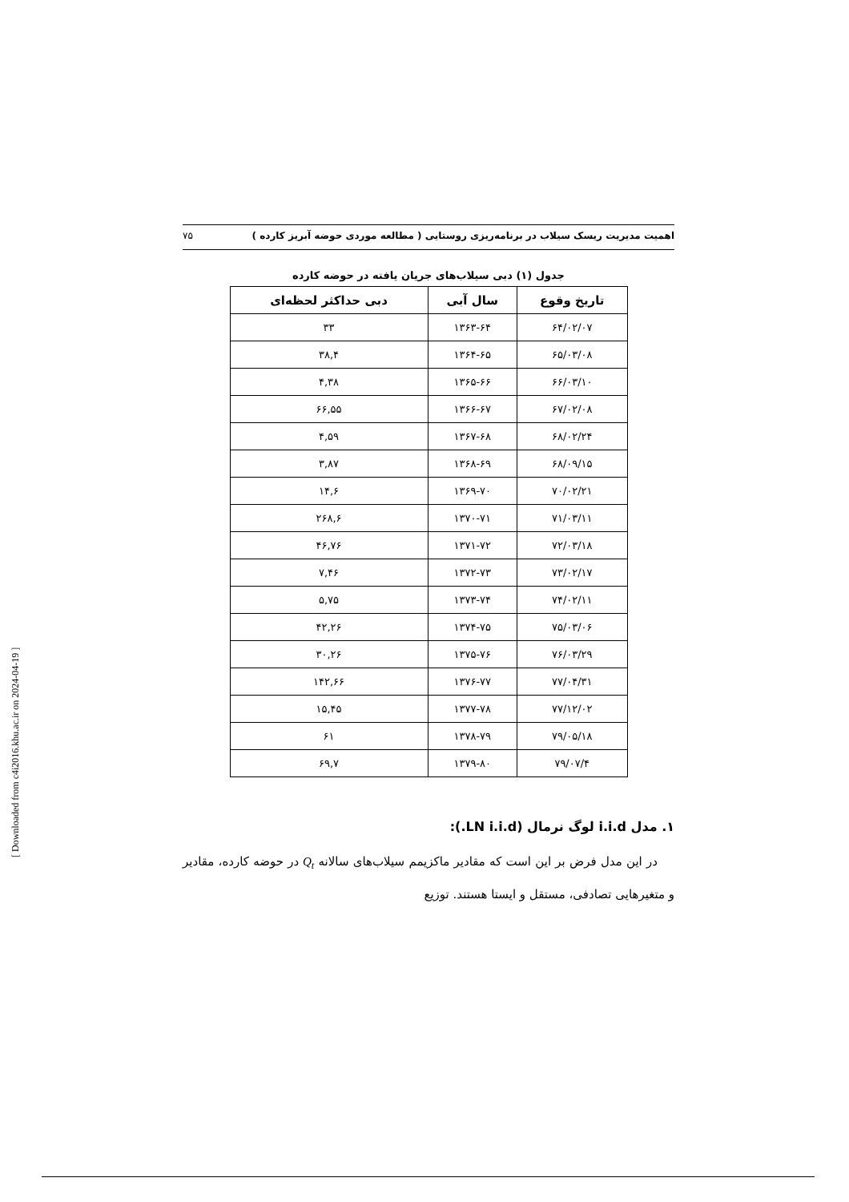اهمیت مدیریت ریسک سیلاب در برنامه‌ریزی روستایی ( مطالعه موردی حوضه آبریز کارده ) ۷۵
جدول (۱) دبی سیلاب‌های جریان یافته در حوضه کارده
| تاریخ وقوع | سال آبی | دبی حداکثر لحظه‌ای |
| --- | --- | --- |
| ۶۴/۰۲/۰۷ | ۱۳۶۳-۶۴ | ۳۳ |
| ۶۵/۰۳/۰۸ | ۱۳۶۴-۶۵ | ۳۸,۴ |
| ۶۶/۰۳/۱۰ | ۱۳۶۵-۶۶ | ۴,۳۸ |
| ۶۷/۰۲/۰۸ | ۱۳۶۶-۶۷ | ۶۶,۵۵ |
| ۶۸/۰۲/۲۴ | ۱۳۶۷-۶۸ | ۴,۵۹ |
| ۶۸/۰۹/۱۵ | ۱۳۶۸-۶۹ | ۳,۸۷ |
| ۷۰/۰۲/۲۱ | ۱۳۶۹-۷۰ | ۱۴,۶ |
| ۷۱/۰۳/۱۱ | ۱۳۷۰-۷۱ | ۲۶۸,۶ |
| ۷۲/۰۳/۱۸ | ۱۳۷۱-۷۲ | ۴۶,۷۶ |
| ۷۳/۰۲/۱۷ | ۱۳۷۲-۷۳ | ۷,۴۶ |
| ۷۴/۰۲/۱۱ | ۱۳۷۳-۷۴ | ۵,۷۵ |
| ۷۵/۰۳/۰۶ | ۱۳۷۴-۷۵ | ۴۲,۲۶ |
| ۷۶/۰۳/۲۹ | ۱۳۷۵-۷۶ | ۳۰,۲۶ |
| ۷۷/۰۴/۳۱ | ۱۳۷۶-۷۷ | ۱۴۲,۶۶ |
| ۷۷/۱۲/۰۲ | ۱۳۷۷-۷۸ | ۱۵,۴۵ |
| ۷۹/۰۵/۱۸ | ۱۳۷۸-۷۹ | ۶۱ |
| ۷۹/۰۷/۴ | ۱۳۷۹-۸۰ | ۶۹,۷ |
۱. مدل i.i.d لوگ نرمال (LN i.i.d.):
در این مدل فرض بر این است که مقادیر ماکزیمم سیلاب‌های سالانه Q<sub>t</sub> در حوضه کارده، مقادیر و متغیرهایی تصادفی، مستقل و ایستا هستند. توزیع
[ Downloaded from c4i2016.khu.ac.ir on 2024-04-19 ]